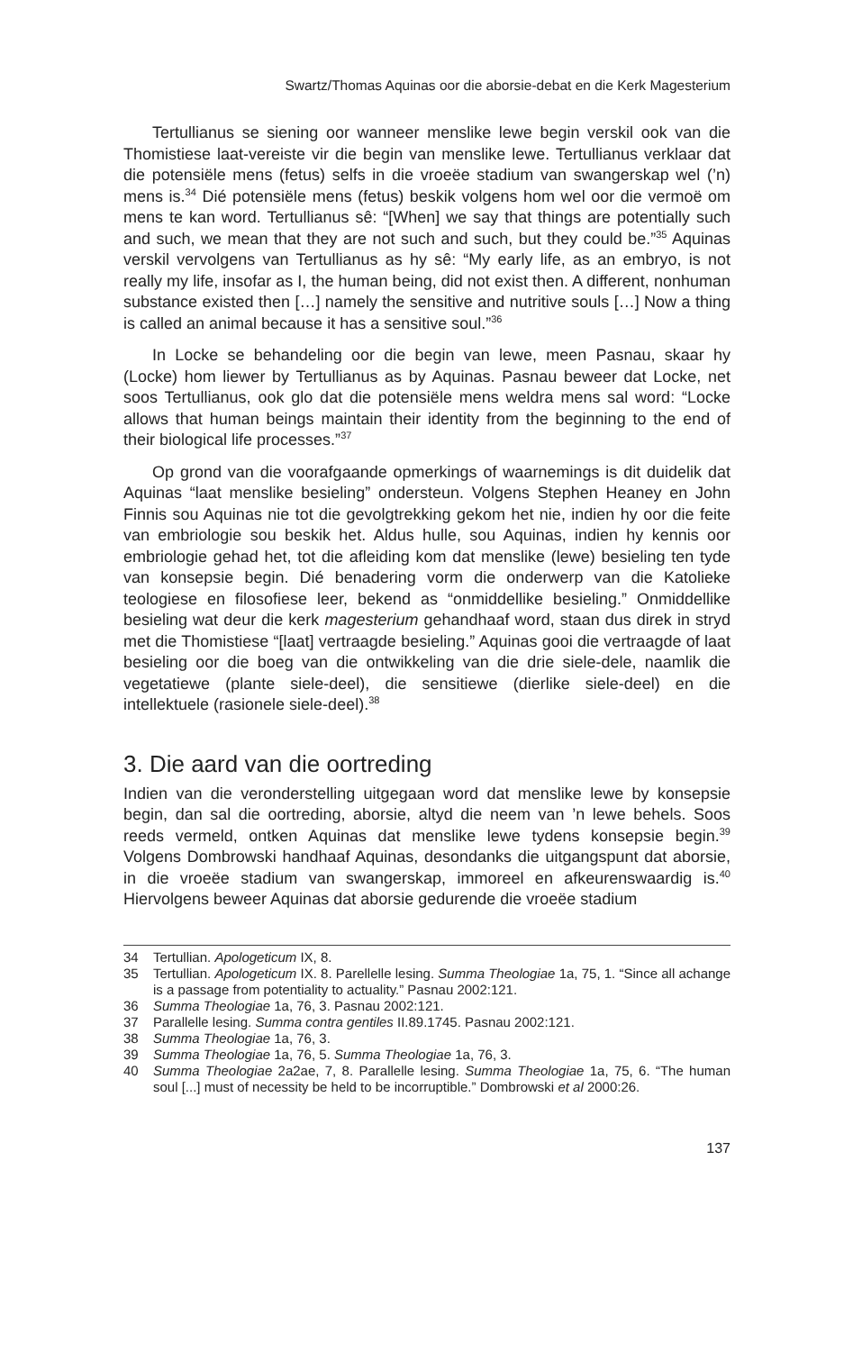Swartz/Thomas Aquinas oor die aborsie-debat en die Kerk Magesterium
Tertullianus se siening oor wanneer menslike lewe begin verskil ook van die Thomistiese laat-vereiste vir die begin van menslike lewe. Tertullianus verklaar dat die potensiële mens (fetus) selfs in die vroeëe stadium van swangerskap wel (’n) mens is.<sup>34</sup> Dié potensiële mens (fetus) beskik volgens hom wel oor die vermoë om mens te kan word. Tertullianus sê: “[When] we say that things are potentially such and such, we mean that they are not such and such, but they could be.”<sup>35</sup> Aquinas verskil vervolgens van Tertullianus as hy sê: “My early life, as an embryo, is not really my life, insofar as I, the human being, did not exist then. A different, nonhuman substance existed then […] namely the sensitive and nutritive souls […] Now a thing is called an animal because it has a sensitive soul.”<sup>36</sup>
In Locke se behandeling oor die begin van lewe, meen Pasnau, skaar hy (Locke) hom liewer by Tertullianus as by Aquinas. Pasnau beweer dat Locke, net soos Tertullianus, ook glo dat die potensiële mens weldra mens sal word: “Locke allows that human beings maintain their identity from the beginning to the end of their biological life processes.”<sup>37</sup>
Op grond van die voorafgaande opmerkings of waarnemings is dit duidelik dat Aquinas “laat menslike besieling” ondersteun. Volgens Stephen Heaney en John Finnis sou Aquinas nie tot die gevolgtrekking gekom het nie, indien hy oor die feite van embriologie sou beskik het. Aldus hulle, sou Aquinas, indien hy kennis oor embriologie gehad het, tot die afleiding kom dat menslike (lewe) besieling ten tyde van konsepsie begin. Dié benadering vorm die onderwerp van die Katolieke teologiese en filosofiese leer, bekend as “onmiddellike besieling.” Onmiddellike besieling wat deur die kerk magesterium gehandhaaf word, staan dus direk in stryd met die Thomistiese “[laat] vertraagde besieling.” Aquinas gooi die vertraagde of laat besieling oor die boeg van die ontwikkeling van die drie siele-dele, naamlik die vegetatiewe (plante siele-deel), die sensitiewe (dierlike siele-deel) en die intellektuele (rasionele siele-deel).<sup>38</sup>
3. Die aard van die oortreding
Indien van die veronderstelling uitgegaan word dat menslike lewe by konsepsie begin, dan sal die oortreding, aborsie, altyd die neem van ’n lewe behels. Soos reeds vermeld, ontken Aquinas dat menslike lewe tydens konsepsie begin.<sup>39</sup> Volgens Dombrowski handhaaf Aquinas, desondanks die uitgangspunt dat aborsie, in die vroeëe stadium van swangerskap, immoreel en afkeurenswaardig is.<sup>40</sup> Hiervolgens beweer Aquinas dat aborsie gedurende die vroeëe stadium
34 Tertullian. Apologeticum IX, 8.
35 Tertullian. Apologeticum IX. 8. Parellelle lesing. Summa Theologiae 1a, 75, 1. “Since all achange is a passage from potentiality to actuality.” Pasnau 2002:121.
36 Summa Theologiae 1a, 76, 3. Pasnau 2002:121.
37 Parallelle lesing. Summa contra gentiles II.89.1745. Pasnau 2002:121.
38 Summa Theologiae 1a, 76, 3.
39 Summa Theologiae 1a, 76, 5. Summa Theologiae 1a, 76, 3.
40 Summa Theologiae 2a2ae, 7, 8. Parallelle lesing. Summa Theologiae 1a, 75, 6. “The human soul [...] must of necessity be held to be incorruptible.” Dombrowski et al 2000:26.
137